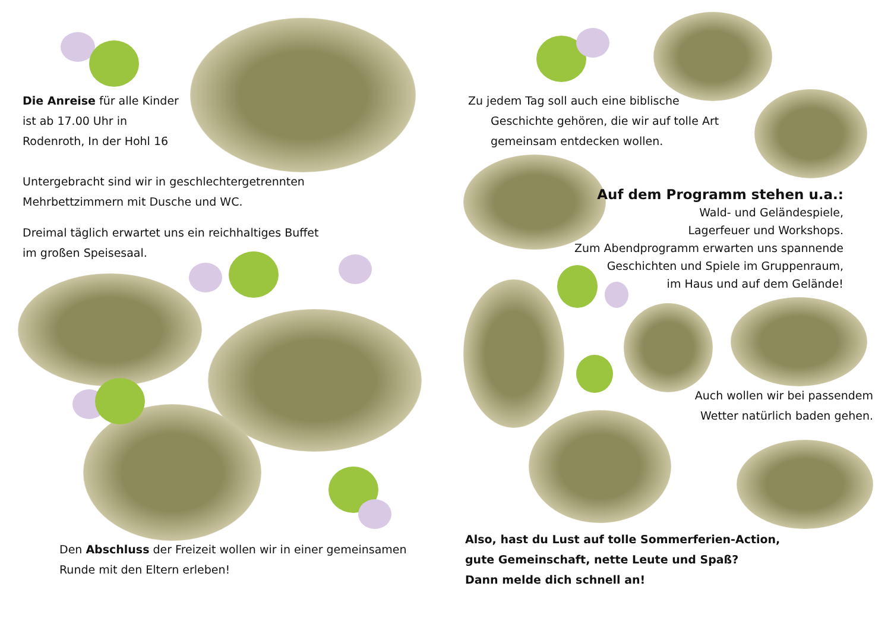Die Anreise für alle Kinder
ist ab 17.00 Uhr in
Rodenroth, In der Hohl 16
Untergebracht sind wir in geschlechtergetrennten
Mehrbettzimmern mit Dusche und WC.
Dreimal täglich erwartet uns ein reichhaltiges Buffet
im großen Speisesaal.
Den Abschluss der Freizeit wollen wir in einer gemeinsamen
Runde mit den Eltern erleben!
Zu jedem Tag soll auch eine biblische
Geschichte gehören, die wir auf tolle Art
gemeinsam entdecken wollen.
Auf dem Programm stehen u.a.:
Wald- und Geländespiele,
Lagerfeuer und Workshops.
Zum Abendprogramm erwarten uns spannende
Geschichten und Spiele im Gruppenraum,
im Haus und auf dem Gelände!
Auch wollen wir bei passendem
Wetter natürlich baden gehen.
Also, hast du Lust auf tolle Sommerferien-Action,
gute Gemeinschaft, nette Leute und Spaß?
Dann melde dich schnell an!